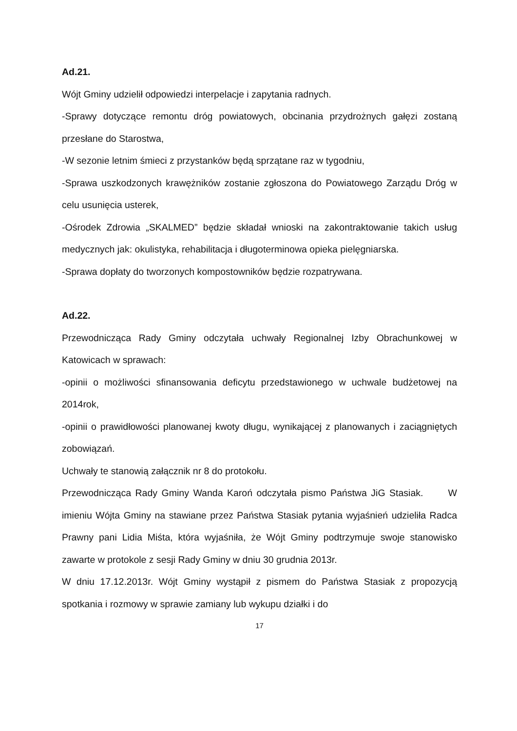Ad.21.
Wójt Gminy udzielił odpowiedzi interpelacje i zapytania radnych.
-Sprawy dotyczące remontu dróg powiatowych, obcinania przydrożnych gałęzi zostaną przesłane do Starostwa,
-W sezonie letnim śmieci z przystanków będą sprzątane raz w tygodniu,
-Sprawa uszkodzonych krawężników zostanie zgłoszona do Powiatowego Zarządu Dróg w celu usunięcia usterek,
-Ośrodek Zdrowia „SKALMED” będzie składał wnioski na zakontraktowanie takich usług medycznych jak: okulistyka, rehabilitacja i długoterminowa opieka pielęgniarska.
-Sprawa dopłaty do tworzonych kompostowników będzie rozpatrywana.
Ad.22.
Przewodnicząca Rady Gminy odczytała uchwały Regionalnej Izby Obrachunkowej w Katowicach w sprawach:
-opinii o możliwości sfinansowania deficytu przedstawionego w uchwale budżetowej na 2014rok,
-opinii o prawidłowości planowanej kwoty długu, wynikającej z planowanych i zaciągniętych zobowiązań.
Uchwały te stanowią załącznik nr 8 do protokołu.
Przewodnicząca Rady Gminy Wanda Karoń odczytała pismo Państwa JiG Stasiak. W imieniu Wójta Gminy na stawiane przez Państwa Stasiak pytania wyjaśnień udzieliła Radca Prawny pani Lidia Miśta, która wyjaśniła, że Wójt Gminy podtrzymuje swoje stanowisko zawarte w protokole z sesji Rady Gminy w dniu 30 grudnia 2013r.
W dniu 17.12.2013r. Wójt Gminy wystąpił z pismem do Państwa Stasiak z propozycją spotkania i rozmowy w sprawie zamiany lub wykupu działki i do
17